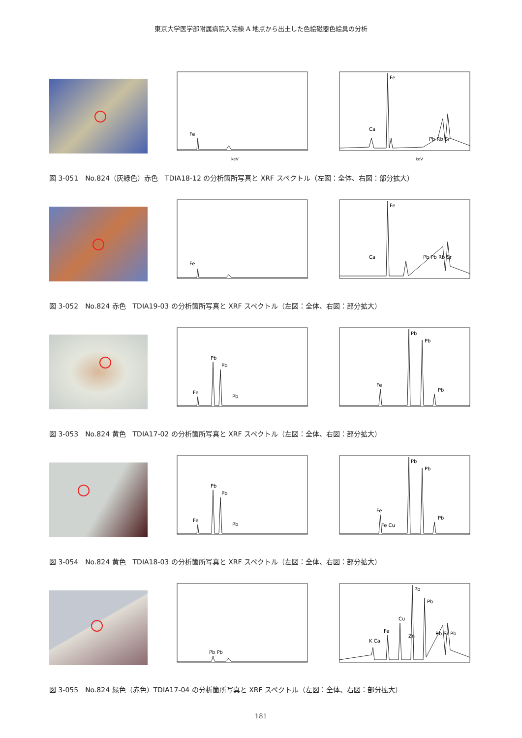東京大学医学部附属病院入院棟 A 地点から出土した色絵磁器色絵具の分析
Fe
keV
Fe
Ca
Pb Rb Sr
keV
図 3-051　No.824（灰緑色）赤色　TDIA18-12 の分析箇所写真と XRF スペクトル（左図：全体、右図：部分拡大）
Fe
Fe
Ca
Pb Pb Rb Sr
図 3-052　No.824 赤色　TDIA19-03 の分析箇所写真と XRF スペクトル（左図：全体、右図：部分拡大）
Fe
Pb
Pb
Pb
Pb
Pb
Fe
Pb
図 3-053　No.824 黄色　TDIA17-02 の分析箇所写真と XRF スペクトル（左図：全体、右図：部分拡大）
Fe
Pb
Pb
Pb
Pb
Pb
Fe
Fe Cu
Pb
図 3-054　No.824 黄色　TDIA18-03 の分析箇所写真と XRF スペクトル（左図：全体、右図：部分拡大）
Pb Pb
Pb
Pb
Cu
K Ca
Fe
Zn
Rb Sr Pb
図 3-055　No.824 緑色（赤色）TDIA17-04 の分析箇所写真と XRF スペクトル（左図：全体、右図：部分拡大）
181